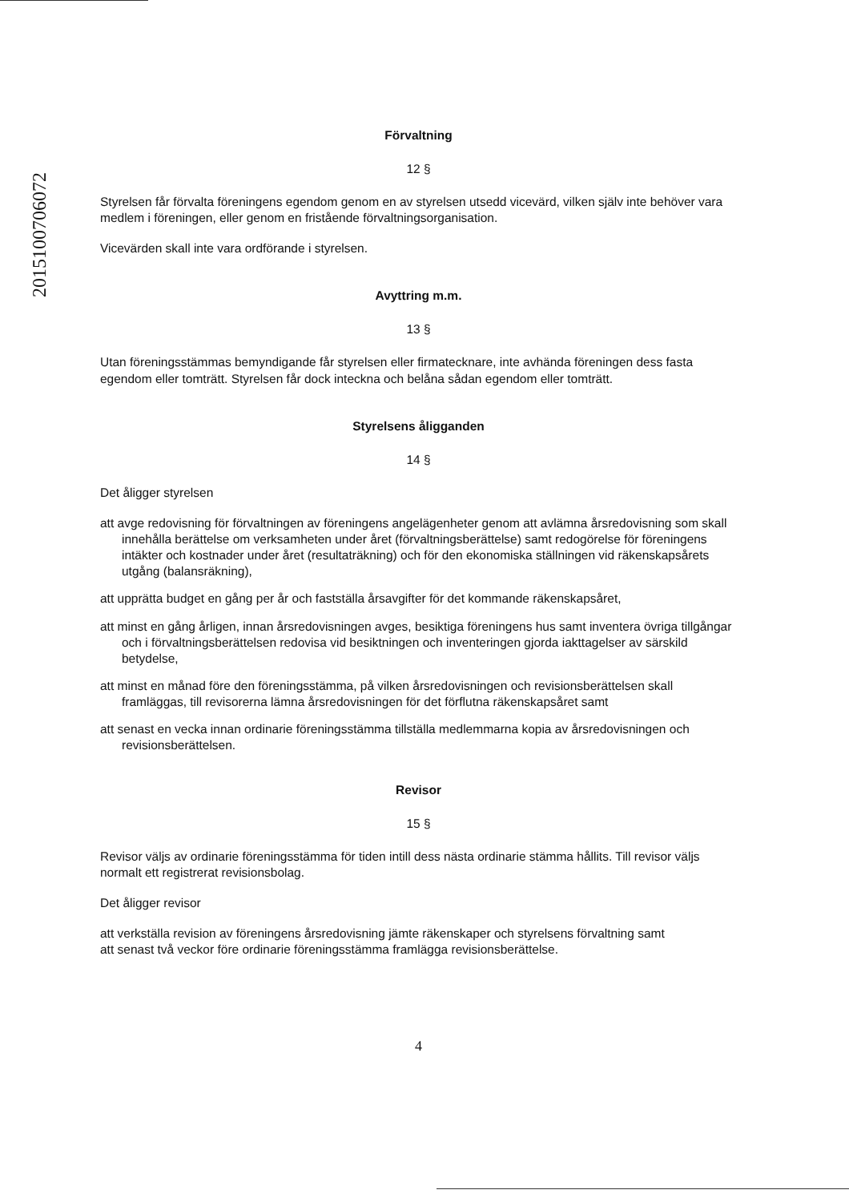2015100706072
Förvaltning
12 §
Styrelsen får förvalta föreningens egendom genom en av styrelsen utsedd vicevärd, vilken själv inte behöver vara medlem i föreningen, eller genom en fristående förvaltningsorganisation.
Vicevärden skall inte vara ordförande i styrelsen.
Avyttring m.m.
13 §
Utan föreningsstämmas bemyndigande får styrelsen eller firmatecknare, inte avhända föreningen dess fasta egendom eller tomträtt. Styrelsen får dock inteckna och belåna sådan egendom eller tomträtt.
Styrelsens åligganden
14 §
Det åligger styrelsen
att avge redovisning för förvaltningen av föreningens angelägenheter genom att avlämna årsredovisning som skall innehålla berättelse om verksamheten under året (förvaltningsberättelse) samt redogörelse för föreningens intäkter och kostnader under året (resultaträkning) och för den ekonomiska ställningen vid räkenskapsårets utgång (balansräkning),
att upprätta budget en gång per år och fastställa årsavgifter för det kommande räkenskapsåret,
att minst en gång årligen, innan årsredovisningen avges, besiktiga föreningens hus samt inventera övriga tillgångar och i förvaltningsberättelsen redovisa vid besiktningen och inventeringen gjorda iakttagelser av särskild betydelse,
att minst en månad före den föreningsstämma, på vilken årsredovisningen och revisionsberättelsen skall framläggas, till revisorerna lämna årsredovisningen för det förflutna räkenskapsåret samt
att senast en vecka innan ordinarie föreningsstämma tillställa medlemmarna kopia av årsredovisningen och revisionsberättelsen.
Revisor
15 §
Revisor väljs av ordinarie föreningsstämma för tiden intill dess nästa ordinarie stämma hållits. Till revisor väljs normalt ett registrerat revisionsbolag.
Det åligger revisor
att verkställa revision av föreningens årsredovisning jämte räkenskaper och styrelsens förvaltning samt
att senast två veckor före ordinarie föreningsstämma framlägga revisionsberättelse.
4